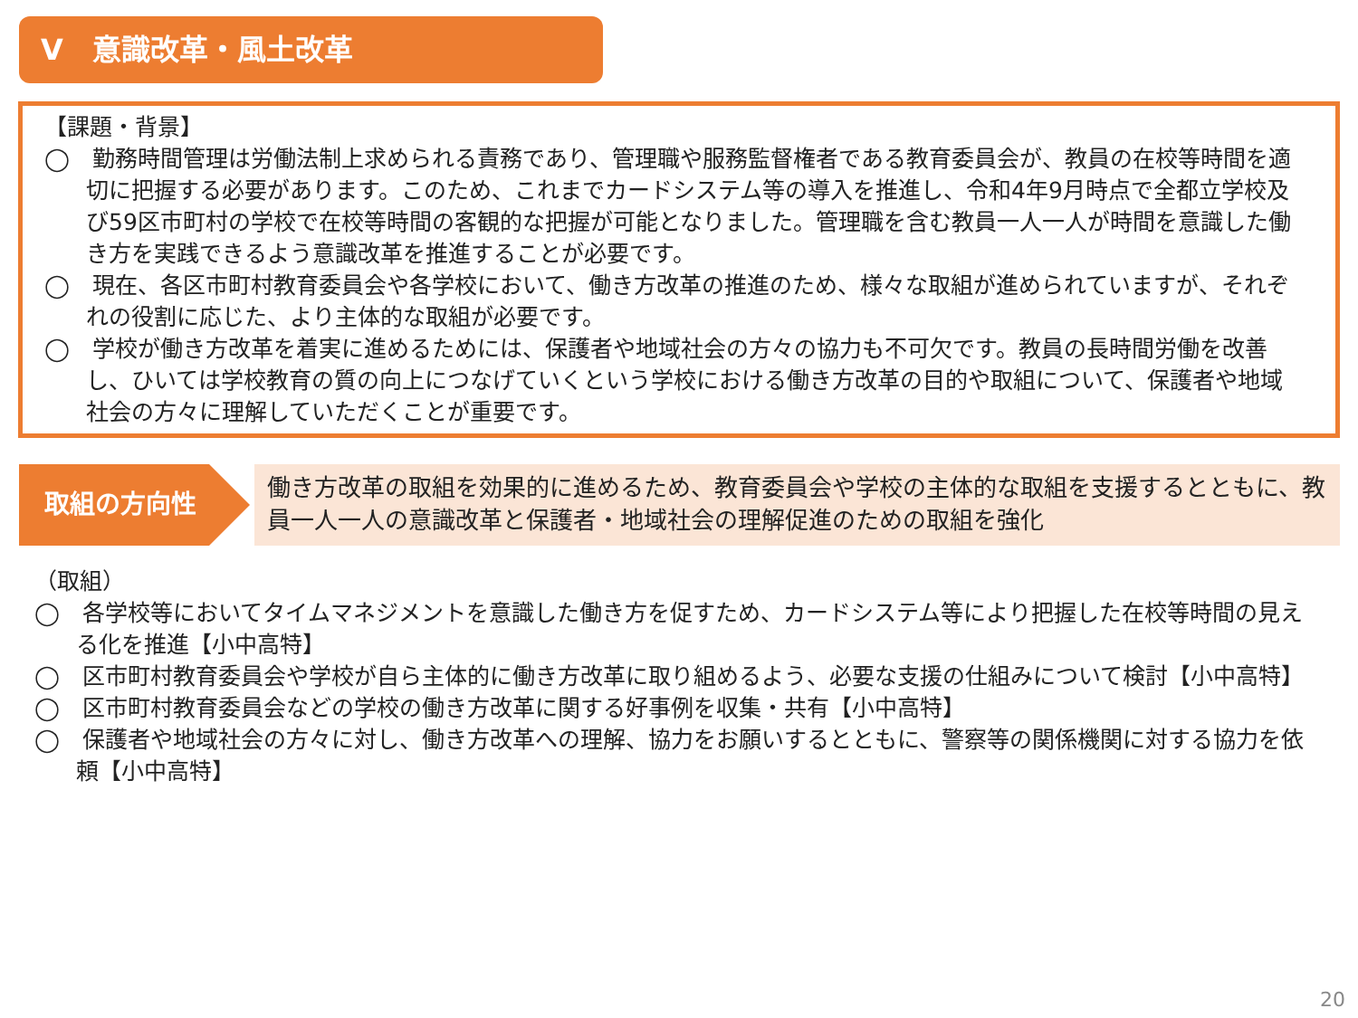Ⅴ　意識改革・風土改革
【課題・背景】
◯　勤務時間管理は労働法制上求められる責務であり、管理職や服務監督権者である教育委員会が、教員の在校等時間を適切に把握する必要があります。このため、これまでカードシステム等の導入を推進し、令和4年9月時点で全都立学校及び59区市町村の学校で在校等時間の客観的な把握が可能となりました。管理職を含む教員一人一人が時間を意識した働き方を実践できるよう意識改革を推進することが必要です。
◯　現在、各区市町村教育委員会や各学校において、働き方改革の推進のため、様々な取組が進められていますが、それぞれの役割に応じた、より主体的な取組が必要です。
◯　学校が働き方改革を着実に進めるためには、保護者や地域社会の方々の協力も不可欠です。教員の長時間労働を改善し、ひいては学校教育の質の向上につなげていくという学校における働き方改革の目的や取組について、保護者や地域社会の方々に理解していただくことが重要です。
取組の方向性
働き方改革の取組を効果的に進めるため、教育委員会や学校の主体的な取組を支援するとともに、教員一人一人の意識改革と保護者・地域社会の理解促進のための取組を強化
（取組）
◯　各学校等においてタイムマネジメントを意識した働き方を促すため、カードシステム等により把握した在校等時間の見える化を推進【小中高特】
◯　区市町村教育委員会や学校が自ら主体的に働き方改革に取り組めるよう、必要な支援の仕組みについて検討【小中高特】
◯　区市町村教育委員会などの学校の働き方改革に関する好事例を収集・共有【小中高特】
◯　保護者や地域社会の方々に対し、働き方改革への理解、協力をお願いするとともに、警察等の関係機関に対する協力を依頼【小中高特】
20